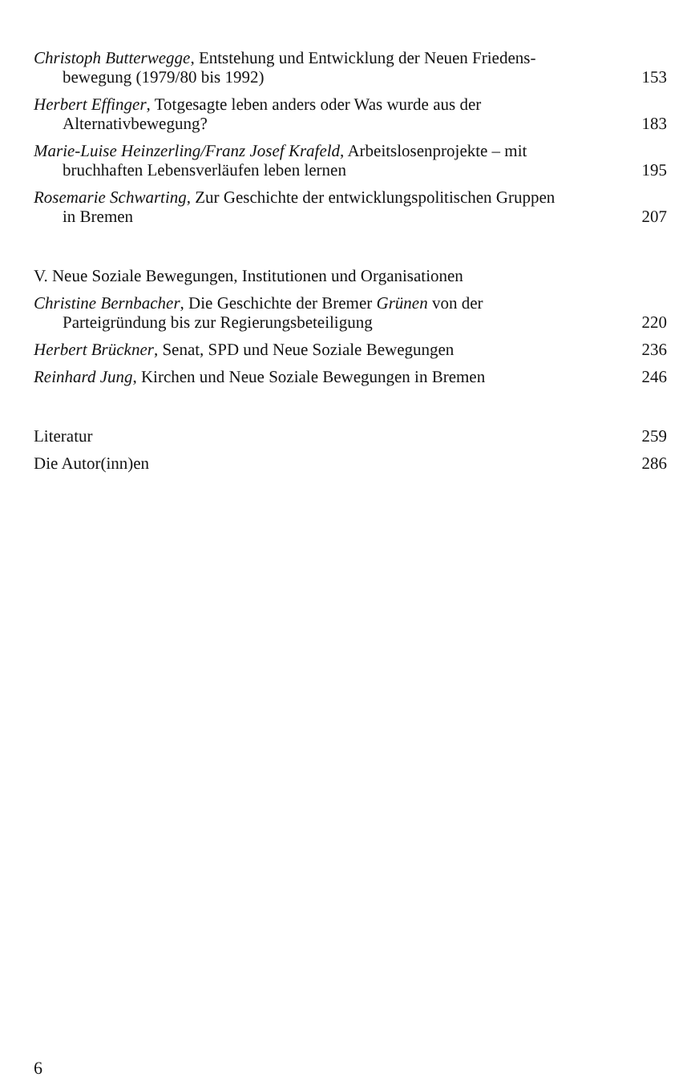Christoph Butterwegge, Entstehung und Entwicklung der Neuen Friedens-
bewegung (1979/80 bis 1992)
153
Herbert Effinger, Totgesagte leben anders oder Was wurde aus der
Alternativbewegung?
183
Marie-Luise Heinzerling/Franz Josef Krafeld, Arbeitslosenprojekte – mit
bruchhaften Lebensverläufen leben lernen
195
Rosemarie Schwarting, Zur Geschichte der entwicklungspolitischen Gruppen
in Bremen
207
V. Neue Soziale Bewegungen, Institutionen und Organisationen
Christine Bernbacher, Die Geschichte der Bremer Grünen von der
Parteigründung bis zur Regierungsbeteiligung
220
Herbert Brückner, Senat, SPD und Neue Soziale Bewegungen
236
Reinhard Jung, Kirchen und Neue Soziale Bewegungen in Bremen
246
Literatur
259
Die Autor(inn)en
286
6